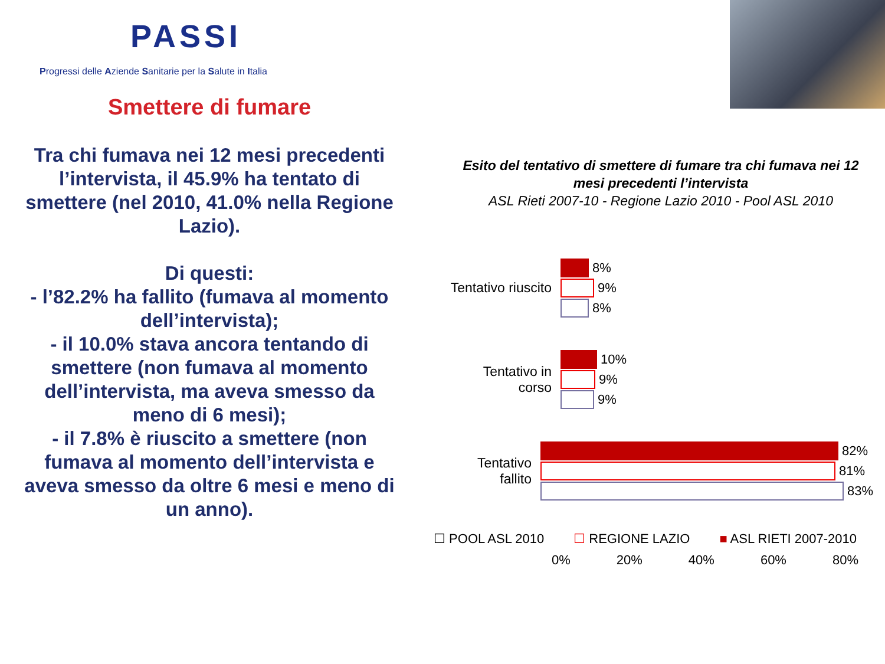PASSI
Progressi delle Aziende Sanitarie per la Salute in Italia
Smettere di fumare
Tra chi fumava nei 12 mesi precedenti l’intervista, il 45.9% ha tentato di smettere (nel 2010, 41.0% nella Regione Lazio).
Di questi:
- l’82.2% ha fallito (fumava al momento dell’intervista);
- il 10.0% stava ancora tentando di smettere (non fumava al momento dell’intervista, ma aveva smesso da meno di 6 mesi);
- il 7.8% è riuscito a smettere (non fumava al momento dell’intervista e aveva smesso da oltre 6 mesi e meno di un anno).
Esito del tentativo di smettere di fumare tra chi fumava nei 12 mesi precedenti l’intervista
ASL Rieti 2007-10 - Regione Lazio 2010 - Pool ASL 2010
Tentativo riuscito
8%
9%
8%
Tentativo in corso
10%
9%
9%
Tentativo fallito
82%
81%
83%
☐ POOL ASL 2010 ☐ REGIONE LAZIO ■ ASL RIETI 2007-2010
0% 20% 40% 60% 80%